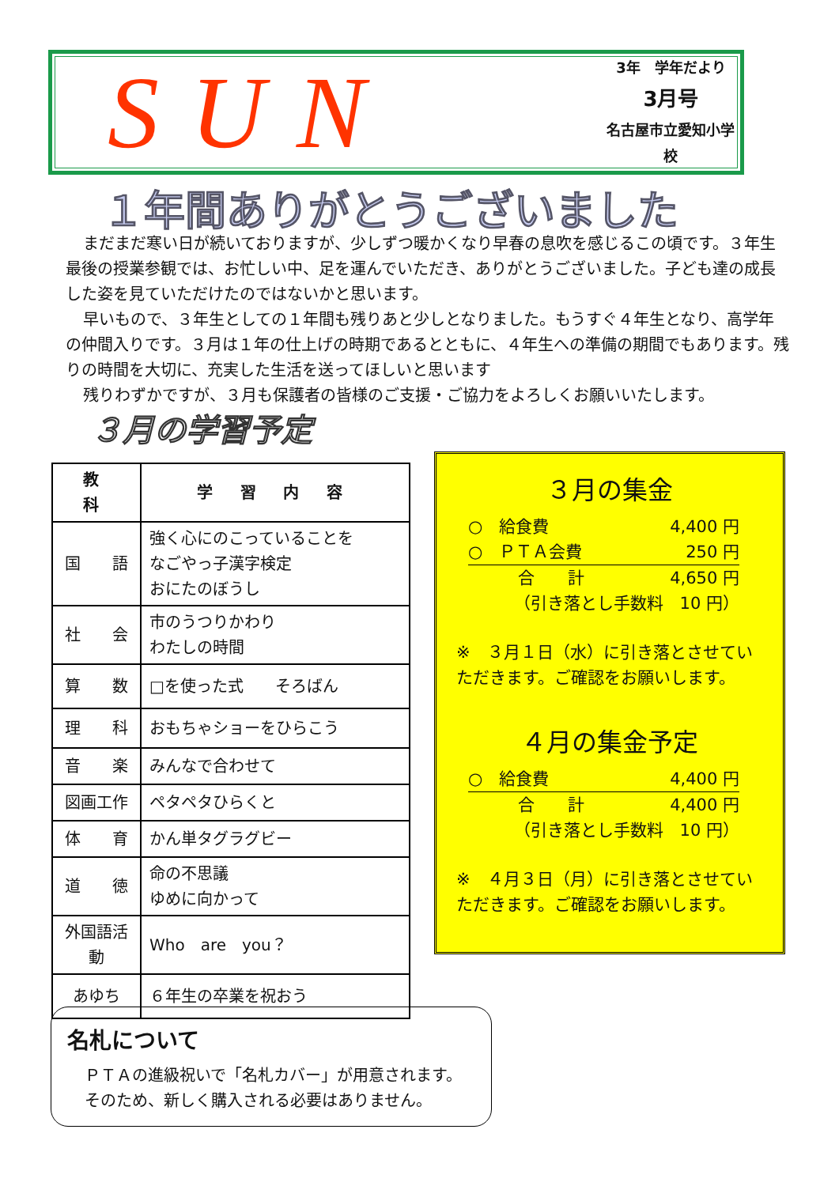SUN
3年　学年だより
3月号
名古屋市立愛知小学校
１年間ありがとうございました
まだまだ寒い日が続いておりますが、少しずつ暖かくなり早春の息吹を感じるこの頃です。３年生最後の授業参観では、お忙しい中、足を運んでいただき、ありがとうございました。子ども達の成長した姿を見ていただけたのではないかと思います。
早いもので、３年生としての１年間も残りあと少しとなりました。もうすぐ４年生となり、高学年の仲間入りです。３月は１年の仕上げの時期であるとともに、４年生への準備の期間でもあります。残りの時間を大切に、充実した生活を送ってほしいと思います
残りわずかですが、３月も保護者の皆様のご支援・ご協力をよろしくお願いいたします。
３月の学習予定
| 教 科 | 学 習 内 容 |
| --- | --- |
| 国 語 | 強く心にのこっていることを なごやっ子漢字検定 おにたのぼうし |
| 社 会 | 市のうつりかわり わたしの時間 |
| 算 数 | □を使った式 そろばん |
| 理 科 | おもちゃショーをひらこう |
| 音 楽 | みんなで合わせて |
| 図画工作 | ペタペタひらくと |
| 体 育 | かん単タグラグビー |
| 道 徳 | 命の不思議 ゆめに向かって |
| 外国語活動 | Who are you？ |
| あゆち | ６年生の卒業を祝おう |
３月の集金
○　給食費 4,400 円
○　ＰＴＡ会費 250 円
　　　合　　計 4,650 円
（引き落とし手数料　10 円）
※　３月１日（水）に引き落とさせていただきます。ご確認をお願いします。
４月の集金予定
○　給食費 4,400 円
　　　合　　計 4,400 円
（引き落とし手数料　10 円）
※　４月３日（月）に引き落とさせていただきます。ご確認をお願いします。
名札について
ＰＴＡの進級祝いで「名札カバー」が用意されます。
そのため、新しく購入される必要はありません。